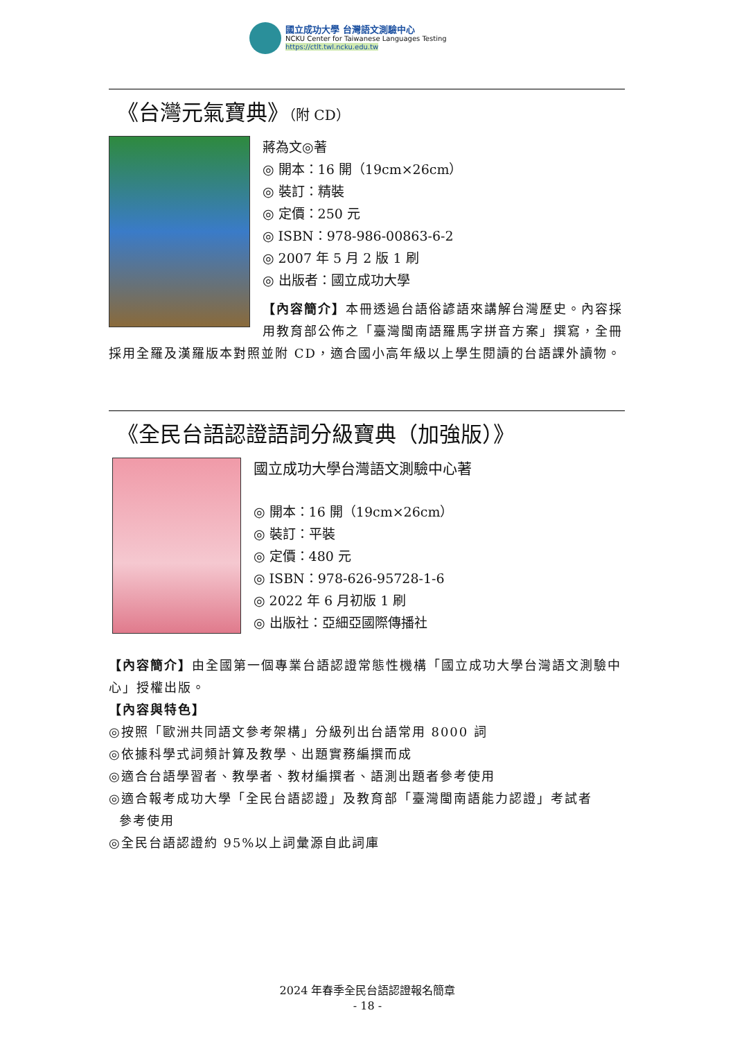國立成功大學 台灣語文測驗中心
NCKU Center for Taiwanese Languages Testing
https://ctlt.twl.ncku.edu.tw
《台灣元氣寶典》（附 CD）
蔣為文◎著
◎ 開本：16 開（19cm×26cm）
◎ 裝訂：精裝
◎ 定價：250 元
◎ ISBN：978-986-00863-6-2
◎ 2007 年 5 月 2 版 1 刷
◎ 出版者：國立成功大學
【內容簡介】本冊透過台語俗諺語來講解台灣歷史。內容採用教育部公佈之「臺灣閩南語羅馬字拼音方案」撰寫，全冊採用全羅及漢羅版本對照並附 CD，適合國小高年級以上學生閱讀的台語課外讀物。
《全民台語認證語詞分級寶典（加強版）》
國立成功大學台灣語文測驗中心著
◎ 開本：16 開（19cm×26cm）
◎ 裝訂：平裝
◎ 定價：480 元
◎ ISBN：978-626-95728-1-6
◎ 2022 年 6 月初版 1 刷
◎ 出版社：亞細亞國際傳播社
【內容簡介】由全國第一個專業台語認證常態性機構「國立成功大學台灣語文測驗中心」授權出版。
【內容與特色】
◎按照「歐洲共同語文參考架構」分級列出台語常用 8000 詞
◎依據科學式詞頻計算及教學、出題實務編撰而成
◎適合台語學習者、教學者、教材編撰者、語測出題者參考使用
◎適合報考成功大學「全民台語認證」及教育部「臺灣閩南語能力認證」考試者
參考使用
◎全民台語認證約 95%以上詞彙源自此詞庫
2024 年春季全民台語認證報名簡章
- 18 -